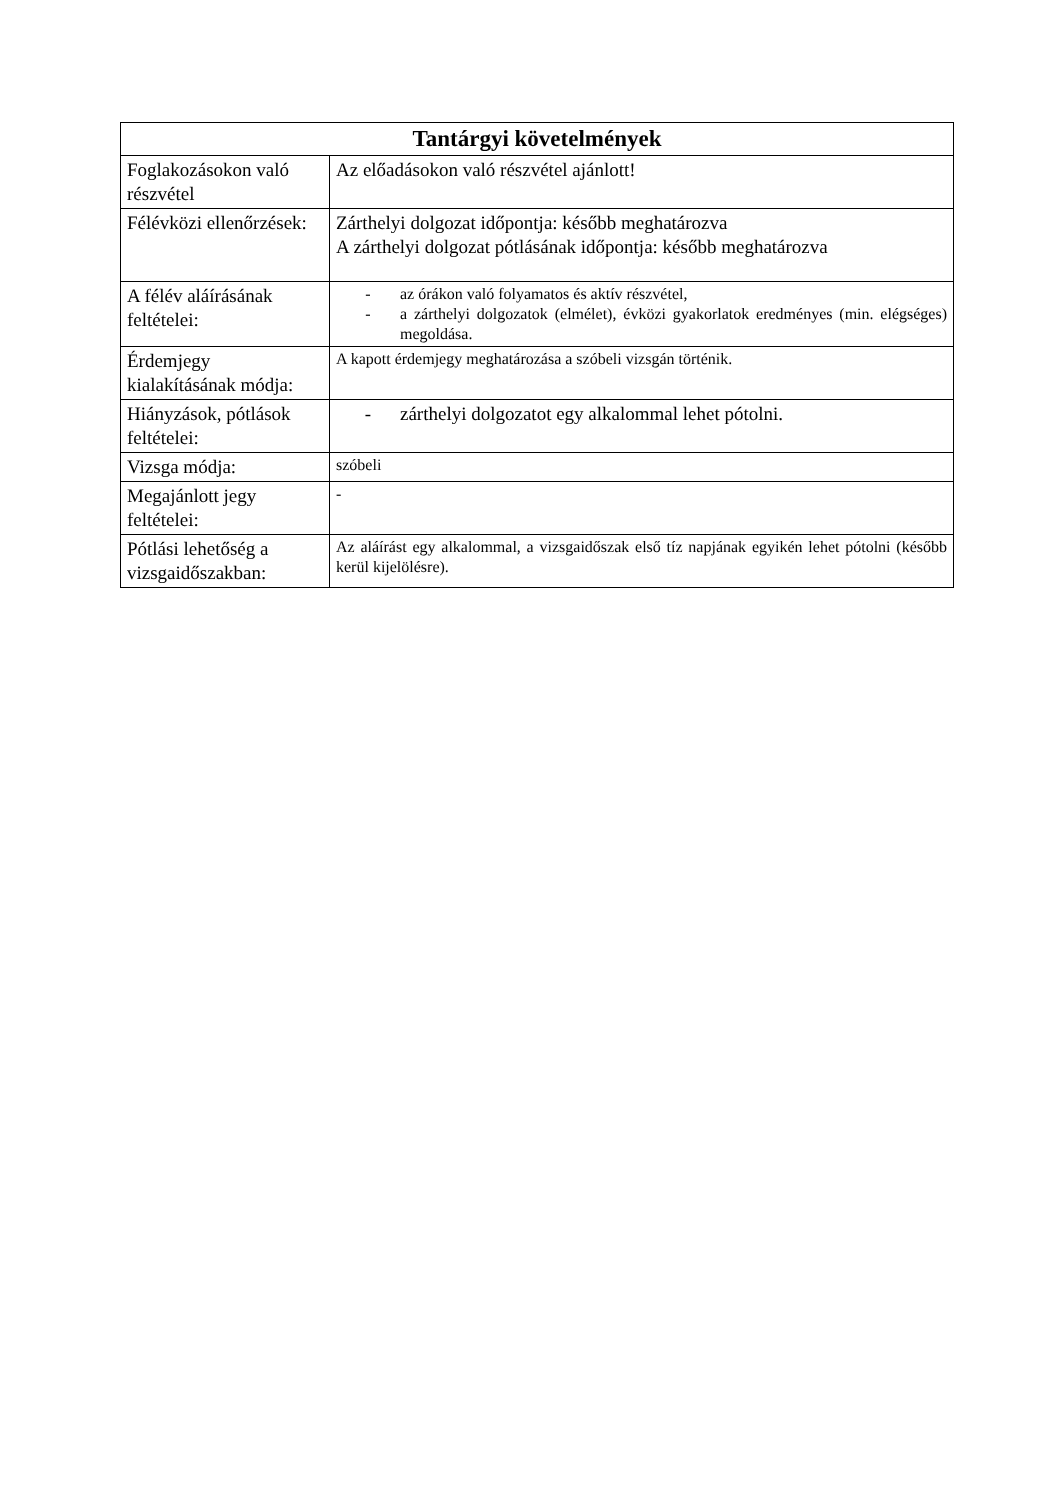| Tantárgyi követelmények | |
| --- | --- |
| Foglakozásokon való részvétel | Az előadásokon való részvétel ajánlott! |
| Félévközi ellenőrzések: | Zárthelyi dolgozat időpontja: később meghatározva A zárthelyi dolgozat pótlásának időpontja: később meghatározva |
| A félév aláírásának feltételei: | - az órákon való folyamatos és aktív részvétel, - a zárthelyi dolgozatok (elmélet), évközi gyakorlatok eredményes (min. elégséges) megoldása. |
| Érdemjegy kialakításának módja: | A kapott érdemjegy meghatározása a szóbeli vizsgán történik. |
| Hiányzások, pótlások feltételei: | - zárthelyi dolgozatot egy alkalommal lehet pótolni. |
| Vizsga módja: | szóbeli |
| Megajánlott jegy feltételei: | - |
| Pótlási lehetőség a vizsgaidőszakban: | Az aláírást egy alkalommal, a vizsgaidőszak első tíz napjának egyikén lehet pótolni (később kerül kijelölésre). |